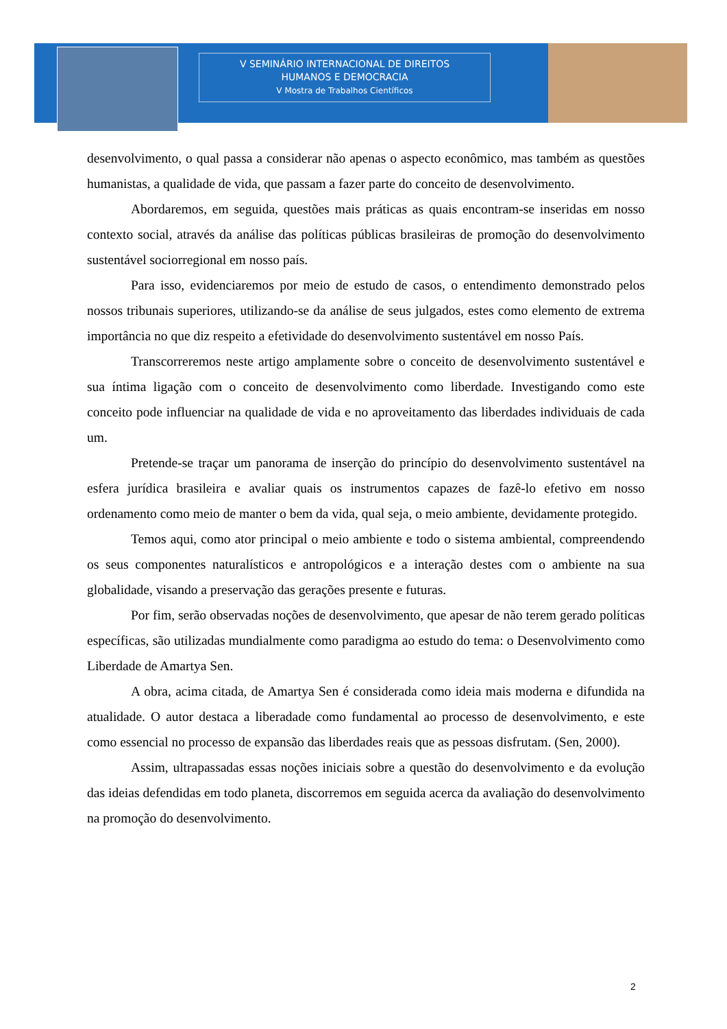V SEMINÁRIO INTERNACIONAL DE DIREITOS
HUMANOS E DEMOCRACIA
V Mostra de Trabalhos Científicos
desenvolvimento, o qual passa a considerar não apenas o aspecto econômico, mas também as questões humanistas, a qualidade de vida, que passam a fazer parte do conceito de desenvolvimento.
Abordaremos, em seguida, questões mais práticas as quais encontram-se inseridas em nosso contexto social, através da análise das políticas públicas brasileiras de promoção do desenvolvimento sustentável sociorregional em nosso país.
Para isso, evidenciaremos por meio de estudo de casos, o entendimento demonstrado pelos nossos tribunais superiores, utilizando-se da análise de seus julgados, estes como elemento de extrema importância no que diz respeito a efetividade do desenvolvimento sustentável em nosso País.
Transcorreremos neste artigo amplamente sobre o conceito de desenvolvimento sustentável e sua íntima ligação com o conceito de desenvolvimento como liberdade. Investigando como este conceito pode influenciar na qualidade de vida e no aproveitamento das liberdades individuais de cada um.
Pretende-se traçar um panorama de inserção do princípio do desenvolvimento sustentável na esfera jurídica brasileira e avaliar quais os instrumentos capazes de fazê-lo efetivo em nosso ordenamento como meio de manter o bem da vida, qual seja, o meio ambiente, devidamente protegido.
Temos aqui, como ator principal o meio ambiente e todo o sistema ambiental, compreendendo os seus componentes naturalísticos e antropológicos e a interação destes com o ambiente na sua globalidade, visando a preservação das gerações presente e futuras.
Por fim, serão observadas noções de desenvolvimento, que apesar de não terem gerado políticas específicas, são utilizadas mundialmente como paradigma ao estudo do tema: o Desenvolvimento como Liberdade de Amartya Sen.
A obra, acima citada, de Amartya Sen é considerada como ideia mais moderna e difundida na atualidade. O autor destaca a liberadade como fundamental ao processo de desenvolvimento, e este como essencial no processo de expansão das liberdades reais que as pessoas disfrutam. (Sen, 2000).
Assim, ultrapassadas essas noções iniciais sobre a questão do desenvolvimento e da evolução das ideias defendidas em todo planeta, discorremos em seguida acerca da avaliação do desenvolvimento na promoção do desenvolvimento.
2